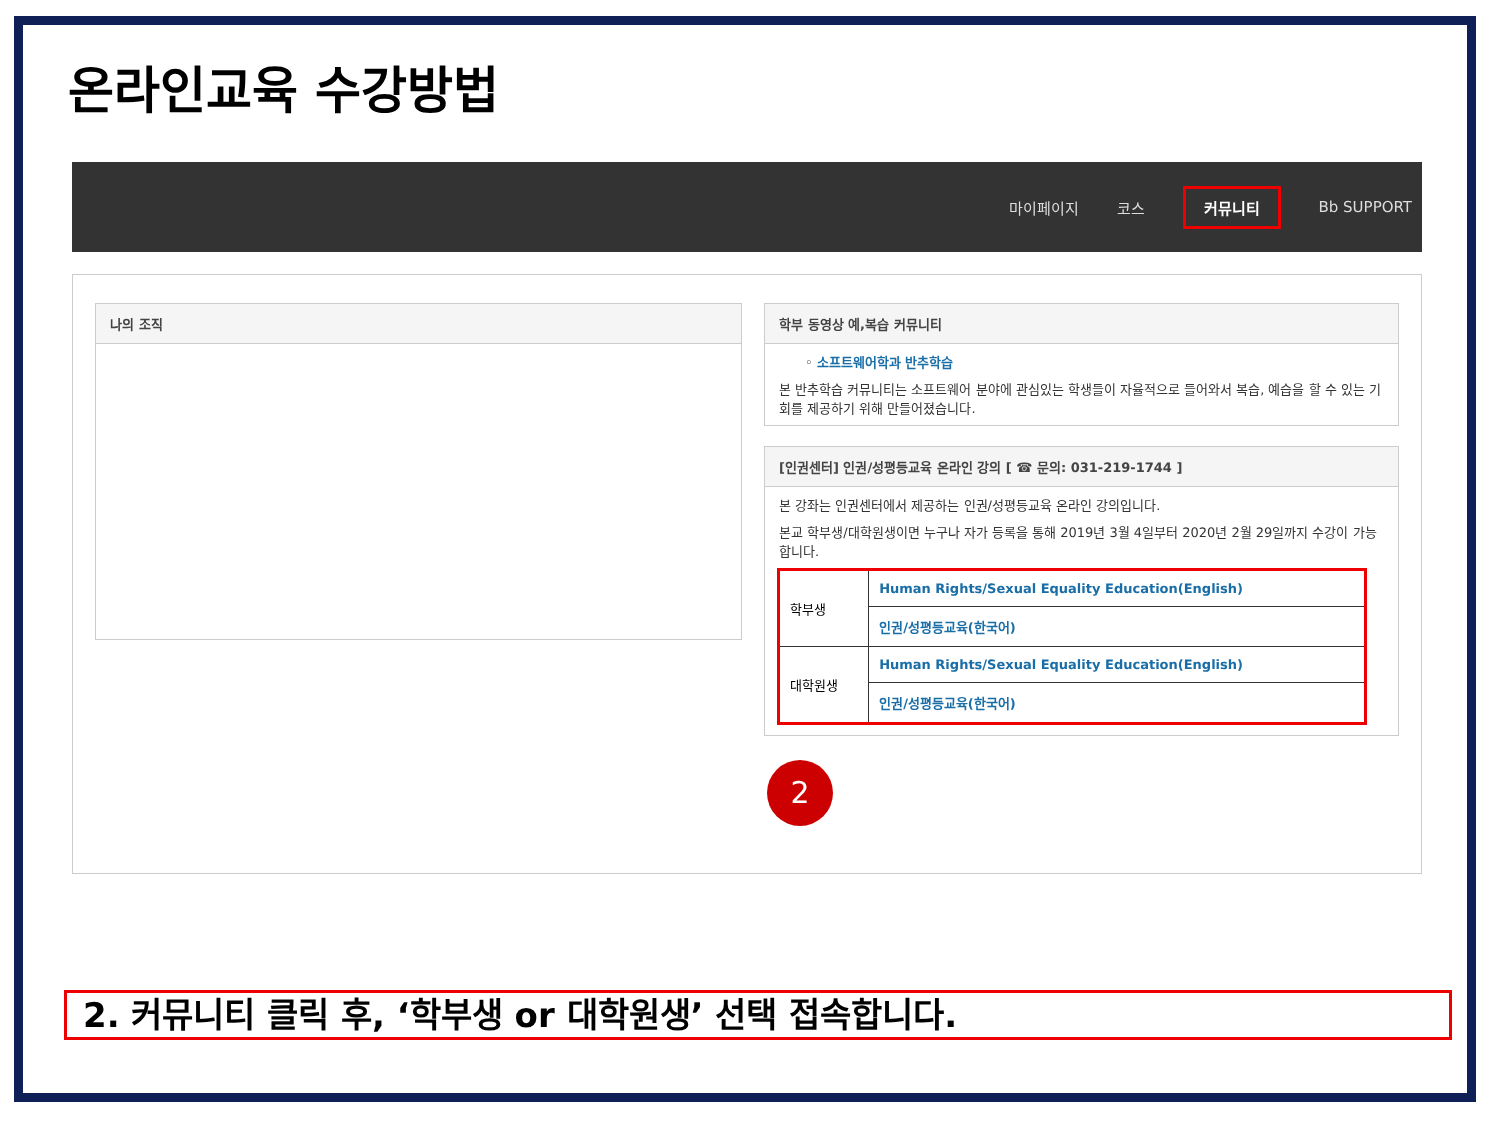온라인교육 수강방법
마이페이지 코스 커뮤니티 Bb SUPPORT
나의 조직
학부 동영상 예,복습 커뮤니티
◦ 소프트웨어학과 반추학습
본 반추학습 커뮤니티는 소프트웨어 분야에 관심있는 학생들이 자율적으로 들어와서 복습, 예습을 할 수 있는 기회를 제공하기 위해 만들어졌습니다.
[인권센터] 인권/성평등교육 온라인 강의 [ ☎ 문의: 031-219-1744 ]
본 강좌는 인권센터에서 제공하는 인권/성평등교육 온라인 강의입니다.
본교 학부생/대학원생이면 누구나 자가 등록을 통해 2019년 3월 4일부터 2020년 2월 29일까지 수강이 가능합니다.
| 학부생 | Human Rights/Sexual Equality Education(English) |
| | 인권/성평등교육(한국어) |
| 대학원생 | Human Rights/Sexual Equality Education(English) |
| | 인권/성평등교육(한국어) |
2
2. 커뮤니티 클릭 후, ‘학부생 or 대학원생’ 선택 접속합니다.